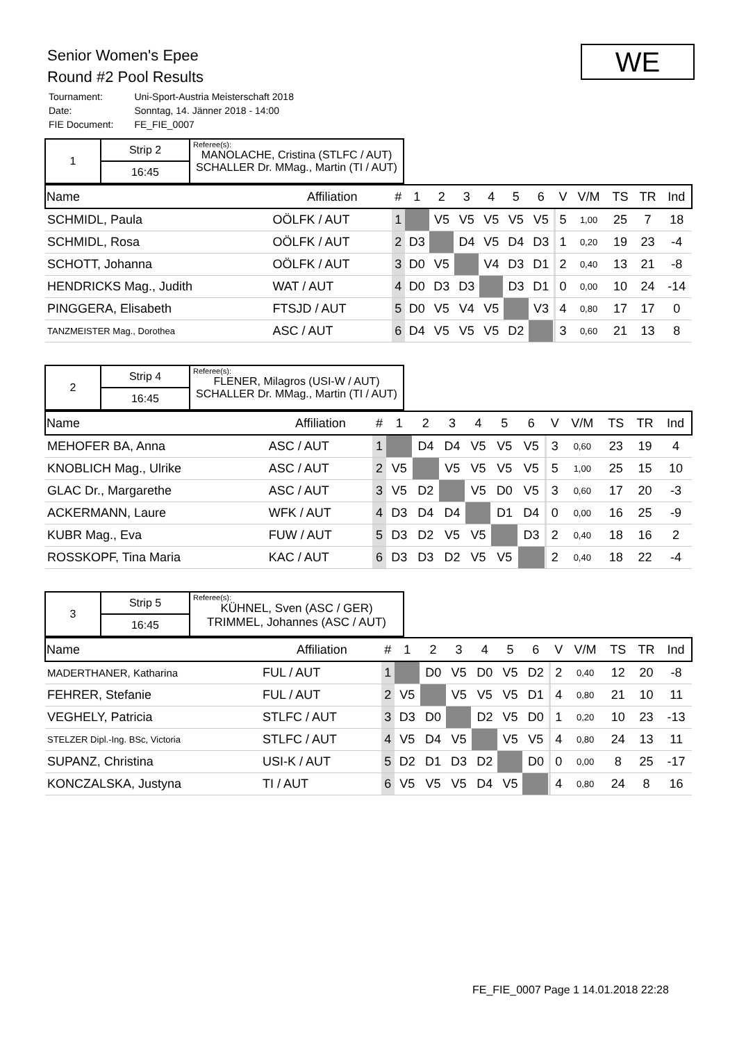Senior Women's Epee
Round #2 Pool Results
| Tournament: | Uni-Sport-Austria Meisterschaft 2018 |
| Date: | Sonntag, 14. Jänner 2018 - 14:00 |
| FIE Document: | FE_FIE_0007 |
WE
| 1 | Strip 2 | Referee(s): MANOLACHE, Cristina (STLFC / AUT) SCHALLER Dr. MMag., Martin (TI / AUT) |
| | 16:45 | |
| Name | Affiliation | # | 1 | 2 | 3 | 4 | 5 | 6 | | V | V/M | TS | TR | Ind |
| --- | --- | --- | --- | --- | --- | --- | --- | --- | --- | --- | --- | --- | --- | --- |
| SCHMIDL, Paula | OÖLFK / AUT | 1 | | V5 | V5 | V5 | V5 | V5 | | 5 | 1,00 | 25 | 7 | 18 |
| SCHMIDL, Rosa | OÖLFK / AUT | 2 | D3 | | D4 | V5 | D4 | D3 | | 1 | 0,20 | 19 | 23 | -4 |
| SCHOTT, Johanna | OÖLFK / AUT | 3 | D0 | V5 | | V4 | D3 | D1 | | 2 | 0,40 | 13 | 21 | -8 |
| HENDRICKS Mag., Judith | WAT / AUT | 4 | D0 | D3 | D3 | | D3 | D1 | | 0 | 0,00 | 10 | 24 | -14 |
| PINGGERA, Elisabeth | FTSJD / AUT | 5 | D0 | V5 | V4 | V5 | | V3 | | 4 | 0,80 | 17 | 17 | 0 |
| TANZMEISTER Mag., Dorothea | ASC / AUT | 6 | D4 | V5 | V5 | V5 | D2 | | | 3 | 0,60 | 21 | 13 | 8 |
| 2 | Strip 4 | Referee(s): FLENER, Milagros (USI-W / AUT) SCHALLER Dr. MMag., Martin (TI / AUT) |
| | 16:45 | |
| Name | Affiliation | # | 1 | 2 | 3 | 4 | 5 | 6 | | V | V/M | TS | TR | Ind |
| --- | --- | --- | --- | --- | --- | --- | --- | --- | --- | --- | --- | --- | --- | --- |
| MEHOFER BA, Anna | ASC / AUT | 1 | | D4 | D4 | V5 | V5 | V5 | | 3 | 0,60 | 23 | 19 | 4 |
| KNOBLICH Mag., Ulrike | ASC / AUT | 2 | V5 | | V5 | V5 | V5 | V5 | | 5 | 1,00 | 25 | 15 | 10 |
| GLAC Dr., Margarethe | ASC / AUT | 3 | V5 | D2 | | V5 | D0 | V5 | | 3 | 0,60 | 17 | 20 | -3 |
| ACKERMANN, Laure | WFK / AUT | 4 | D3 | D4 | D4 | | D1 | D4 | | 0 | 0,00 | 16 | 25 | -9 |
| KUBR Mag., Eva | FUW / AUT | 5 | D3 | D2 | V5 | V5 | | D3 | | 2 | 0,40 | 18 | 16 | 2 |
| ROSSKOPF, Tina Maria | KAC / AUT | 6 | D3 | D3 | D2 | V5 | V5 | | | 2 | 0,40 | 18 | 22 | -4 |
| 3 | Strip 5 | Referee(s): KÜHNEL, Sven (ASC / GER) TRIMMEL, Johannes (ASC / AUT) |
| | 16:45 | |
| Name | Affiliation | # | 1 | 2 | 3 | 4 | 5 | 6 | | V | V/M | TS | TR | Ind |
| --- | --- | --- | --- | --- | --- | --- | --- | --- | --- | --- | --- | --- | --- | --- |
| MADERTHANER, Katharina | FUL / AUT | 1 | | D0 | V5 | D0 | V5 | D2 | | 2 | 0,40 | 12 | 20 | -8 |
| FEHRER, Stefanie | FUL / AUT | 2 | V5 | | V5 | V5 | V5 | D1 | | 4 | 0,80 | 21 | 10 | 11 |
| VEGHELY, Patricia | STLFC / AUT | 3 | D3 | D0 | | D2 | V5 | D0 | | 1 | 0,20 | 10 | 23 | -13 |
| STELZER Dipl.-Ing. BSc, Victoria | STLFC / AUT | 4 | V5 | D4 | V5 | | V5 | V5 | | 4 | 0,80 | 24 | 13 | 11 |
| SUPANZ, Christina | USI-K / AUT | 5 | D2 | D1 | D3 | D2 | | D0 | | 0 | 0,00 | 8 | 25 | -17 |
| KONCZALSKA, Justyna | TI / AUT | 6 | V5 | V5 | V5 | D4 | V5 | | | 4 | 0,80 | 24 | 8 | 16 |
FE_FIE_0007 Page 1 14.01.2018 22:28